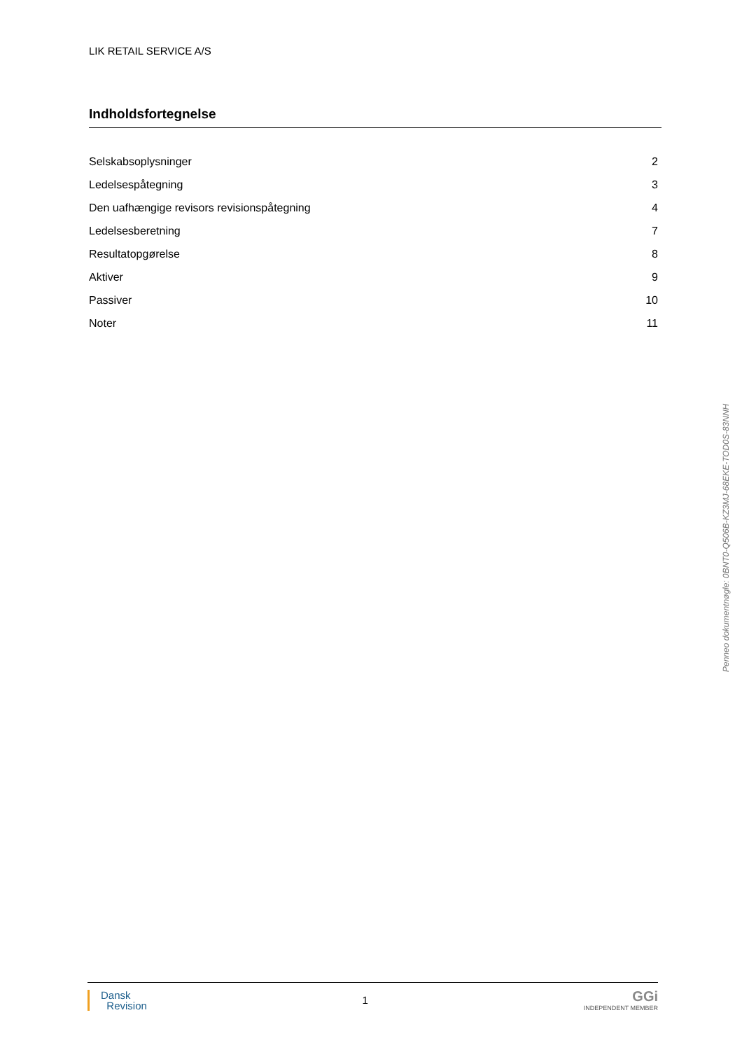LIK RETAIL SERVICE A/S
Indholdsfortegnelse
Selskabsoplysninger 2
Ledelsespåtegning 3
Den uafhængige revisors revisionspåtegning 4
Ledelsesberetning 7
Resultatopgørelse 8
Aktiver 9
Passiver 10
Noter 11
Penneo dokumentnøgle: 0BNT0-Q506B-KZ3MJ-68EKE-TOD0S-83NNH
Dansk
Revision
1
GGi
INDEPENDENT MEMBER